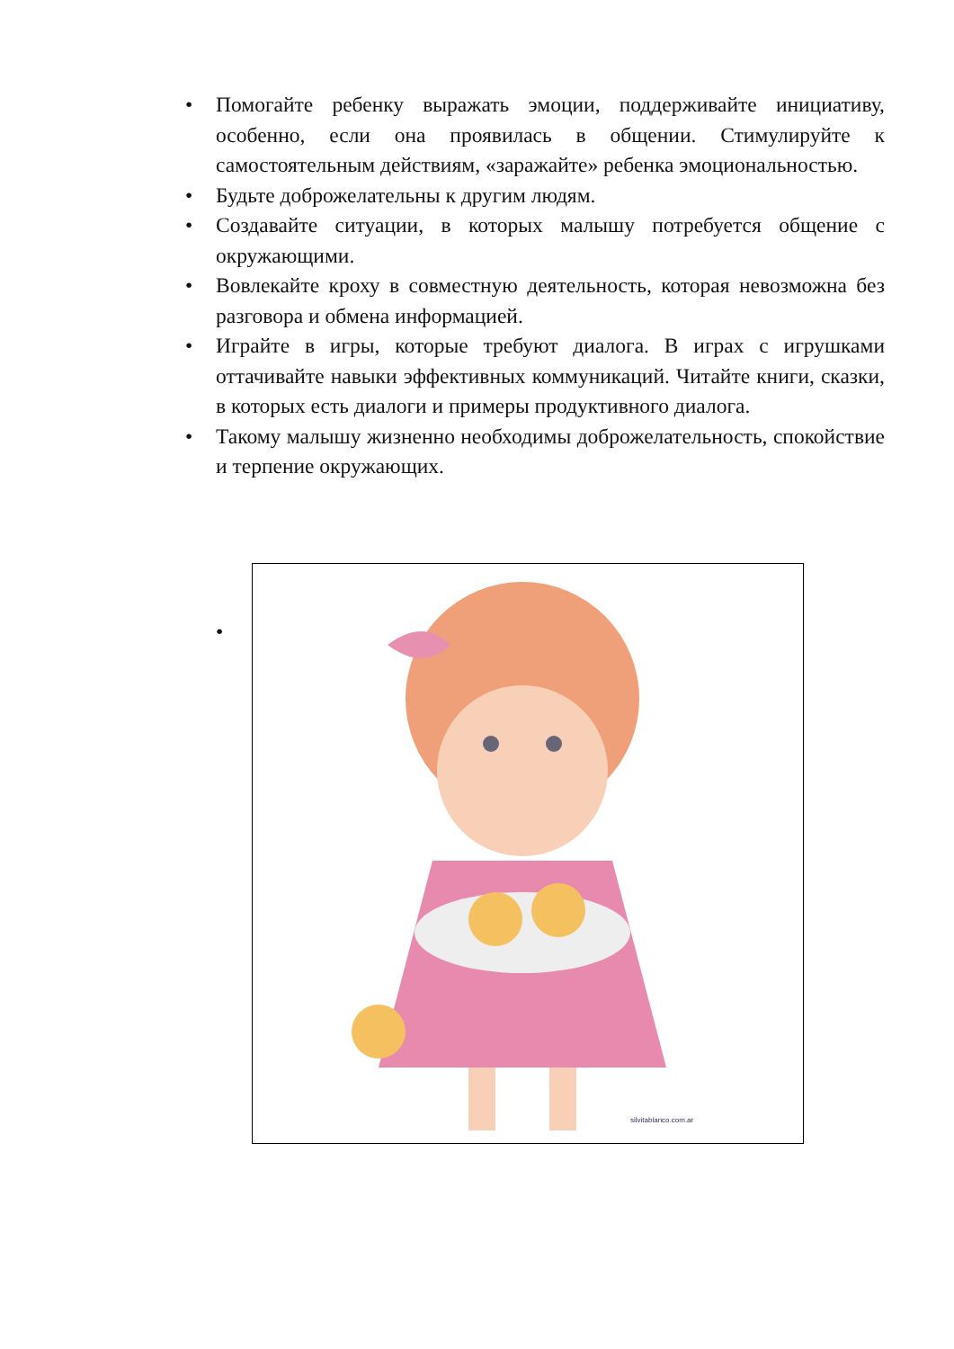• Помогайте ребенку выражать эмоции, поддерживайте инициативу, особенно, если она проявилась в общении. Стимулируйте к самостоятельным действиям, «заражайте» ребенка эмоциональностью.
• Будьте доброжелательны к другим людям.
• Создавайте ситуации, в которых малышу потребуется общение с окружающими.
• Вовлекайте кроху в совместную деятельность, которая невозможна без разговора и обмена информацией.
• Играйте в игры, которые требуют диалога. В играх с игрушками оттачивайте навыки эффективных коммуникаций. Читайте книги, сказки, в которых есть диалоги и примеры продуктивного диалога.
• Такому малышу жизненно необходимы доброжелательность, спокойствие и терпение окружающих.
•
silvitablanco.com.ar